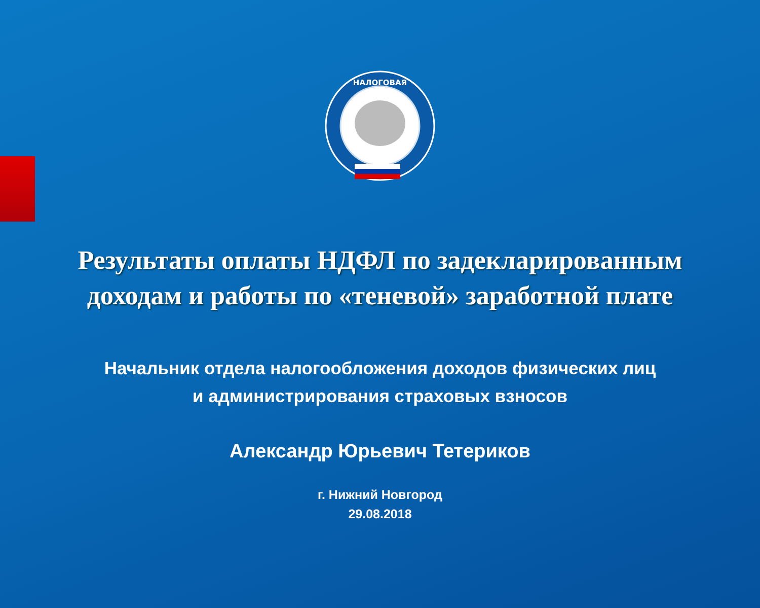НАЛОГОВАЯ
Результаты оплаты НДФЛ по задекларированным
доходам и работы по «теневой» заработной плате
Начальник отдела налогообложения доходов физических лиц
и администрирования страховых взносов
Александр Юрьевич Тетериков
г. Нижний Новгород
29.08.2018